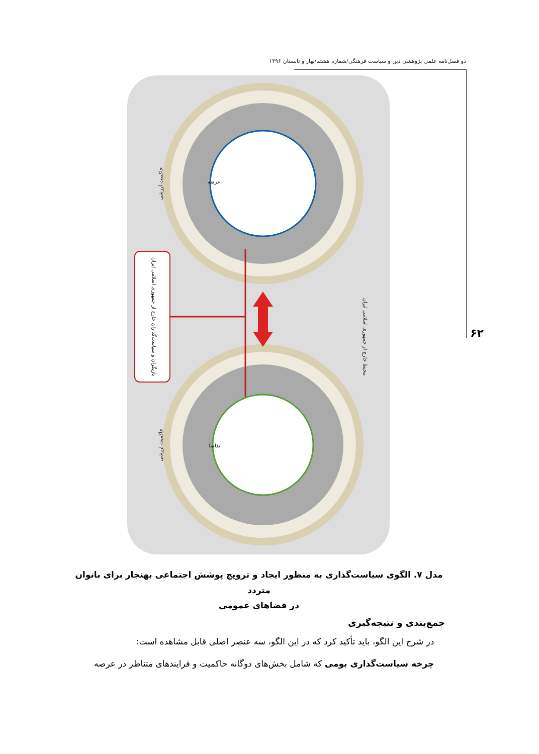دو فصل‌نامه علمی پژوهشی دین و سیاست فرهنگی/شماره هشتم/بهار و تابستان ۱۳۹۶
۶۲
بازیگران و سیاست‌گذاران خارج از جمهوری اسلامی ایران
محیط خارج از جمهوری اسلامی ایران
حاکمیت ارزشی
حاکمیت ارزشی
عرضه
تقاضا
مدل ۷. الگوی سیاست‌گذاری به منظور ایجاد و ترویج پوشش اجتماعی بهنجار برای بانوان متردد
در فضاهای عمومی
جمع‌بندی و نتیجه‌گیری
در شرح این الگو، باید تأکید کرد که در این الگو، سه عنصر اصلی قابل مشاهده است:
چرخه سیاست‌گذاری بومی که شامل بخش‌های دوگانه حاکمیت و فرایندهای متناظر در عرصه